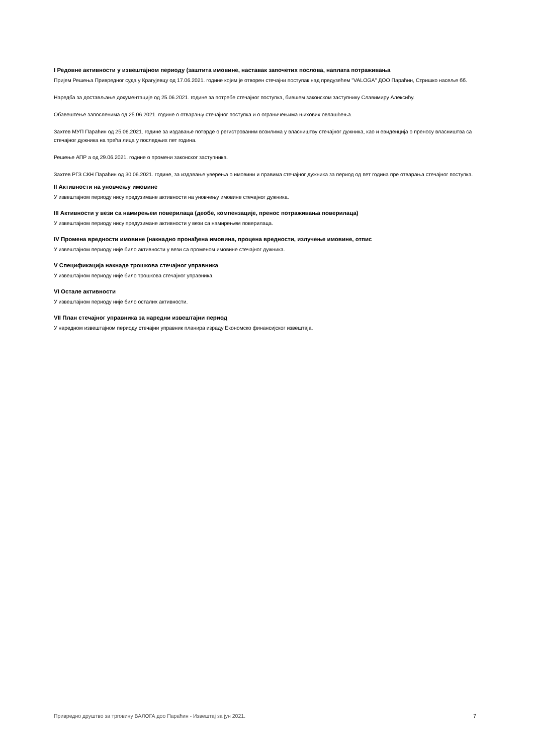I Редовне активности у извештајном периоду (заштита имовине, наставак започетих послова, наплата потраживања
Пријем Решења Привредног суда у Крагујевцу од 17.06.2021. године којим је отворен стечајни поступак над предузећем "VALOGA" ДОО Параћин, Стришко насеље бб.
Наредба за достављање документације од 25.06.2021. године за потребе стечајног поступка, бившем законском заступнику Славимиру Алексићу.
Обавештење запосленима од 25.06.2021. године о отварању стечајног поступка и о ограничењима њихових овлашћења.
Захтев МУП Параћин од 25.06.2021. године за издавање потврде о регистрованим возилима у власништву стечајног дужника, као и евиденција о преносу власништва са стечајног дужника на трећа лица у последњих пет година.
Решење АПР а од 29.06.2021. године о промени законског заступника.
Захтев РГЗ СКН Параћин од 30.06.2021. године, за издавање уверења о имовини и правима стечајног дужника за период од пет година пре отварања стечајног поступка.
II Активности на уновчењу имовине
У извештајном периоду нису предузимане активности на уновчењу имовине стечајног дужника.
III Активности у вези са намирењем поверилаца (деобе, компензације, пренос потраживања поверилаца)
У извештајном периоду нису предузимане активности у вези са намирењем поверилаца.
IV Промена вредности имовине (накнадно пронађена имовина, процена вредности, излучење имовине, отпис
У извештајном периоду није било активности у вези са променом имовине стечајног дужника.
V Спецификација накнаде трошкова стечајног управника
У извештајном периоду није било трошкова стечајног управника.
VI Остале активности
У извештајном периоду није било осталих активности.
VII План стечајног управника за наредни извештајни период
У наредном извештајном периоду стечајни управник планира израду Економско финансијског извештаја.
Привредно друштво за трговину ВАЛОГА доо Параћин - Извештај за јун 2021. 7